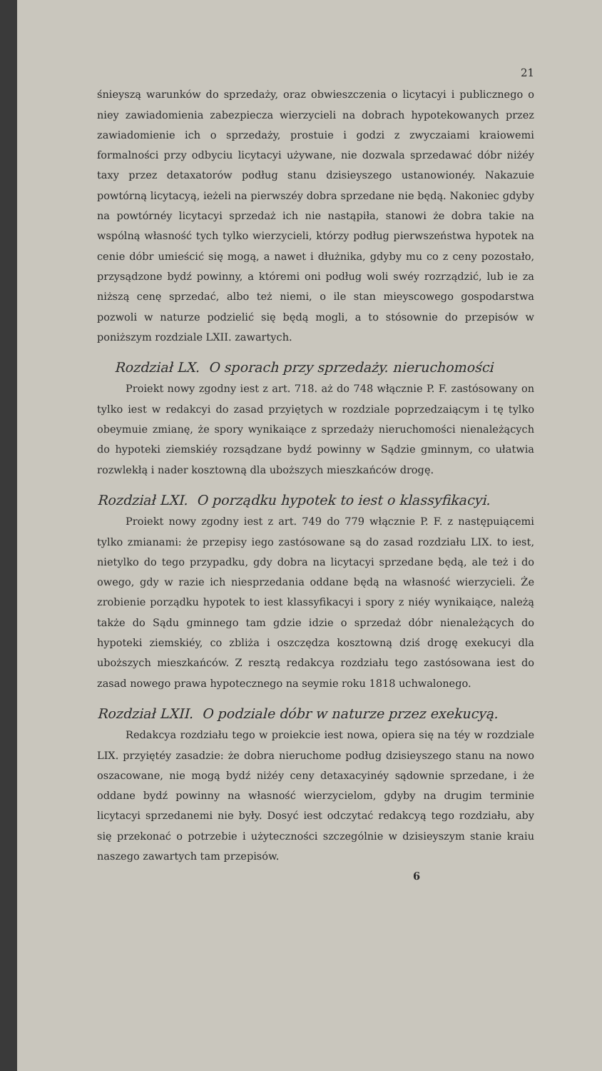21
śnieyszą warunków do sprzedaży, oraz obwieszczenia o licytacyi i publicznego o niey zawiadomienia zabezpiecza wierzycieli na dobrach hypotekowanych przez zawiadomienie ich o sprzedaży, prostuie i godzi z zwyczaiami kraiowemi formalności przy odbyciu licytacyi używane, nie dozwala sprzedawać dóbr niżéy taxy przez detaxatorów podług stanu dzisieyszego ustanowionéy. Nakazuie powtórną licytacyą, ieżeli na pierwszéy dobra sprzedane nie będą. Nakoniec gdyby na powtórnéy licytacyi sprzedaż ich nie nastąpiła, stanowi że dobra takie na wspólną własność tych tylko wierzycieli, którzy podług pierwszeństwa hypotek na cenie dóbr umieścić się mogą, a nawet i dłużnika, gdyby mu co z ceny pozostało, przysądzone bydź powinny, a któremi oni podług woli swéy rozrządzić, lub ie za niższą cenę sprzedać, albo też niemi, o ile stan mieyscowego gospodarstwa pozwoli w naturze podzielić się będą mogli, a to stósownie do przepisów w poniższym rozdziale LXII. zawartych.
Rozdział LX. O sporach przy sprzedaży. nieruchomości
Proiekt nowy zgodny iest z art. 718. aż do 748 włącznie P. F. zastósowany on tylko iest w redakcyi do zasad przyiętych w rozdziale poprzedzaiącym i tę tylko obeymuie zmianę, że spory wynikaiące z sprzedaży nieruchomości nienależących do hypoteki ziemskiéy rozsądzane bydź powinny w Sądzie gminnym, co ułatwia rozwlekłą i nader kosztowną dla uboższych mieszkańców drogę.
Rozdział LXI. O porządku hypotek to iest o klassyfikacyi.
Proiekt nowy zgodny iest z art. 749 do 779 włącznie P. F. z następuiącemi tylko zmianami: że przepisy iego zastósowane są do zasad rozdziału LIX. to iest, nietylko do tego przypadku, gdy dobra na licytacyi sprzedane będą, ale też i do owego, gdy w razie ich niesprzedania oddane będą na własność wierzycieli. Że zrobienie porządku hypotek to iest klassyfikacyi i spory z niéy wynikaiące, należą także do Sądu gminnego tam gdzie idzie o sprzedaż dóbr nienależących do hypoteki ziemskiéy, co zbliża i oszczędza kosztowną dziś drogę exekucyi dla uboższych mieszkańców. Z resztą redakcya rozdziału tego zastósowana iest do zasad nowego prawa hypotecznego na seymie roku 1818 uchwalonego.
Rozdział LXII. O podziale dóbr w naturze przez exekucyą.
Redakcya rozdziału tego w proiekcie iest nowa, opiera się na téy w rozdziale LIX. przyiętéy zasadzie: że dobra nieruchome podług dzisieyszego stanu na nowo oszacowane, nie mogą bydź niżéy ceny detaxacyinéy sądownie sprzedane, i że oddane bydź powinny na własność wierzycielom, gdyby na drugim terminie licytacyi sprzedanemi nie były. Dosyć iest odczytać redakcyą tego rozdziału, aby się przekonać o potrzebie i użyteczności szczególnie w dzisieyszym stanie kraiu naszego zawartych tam przepisów.
6